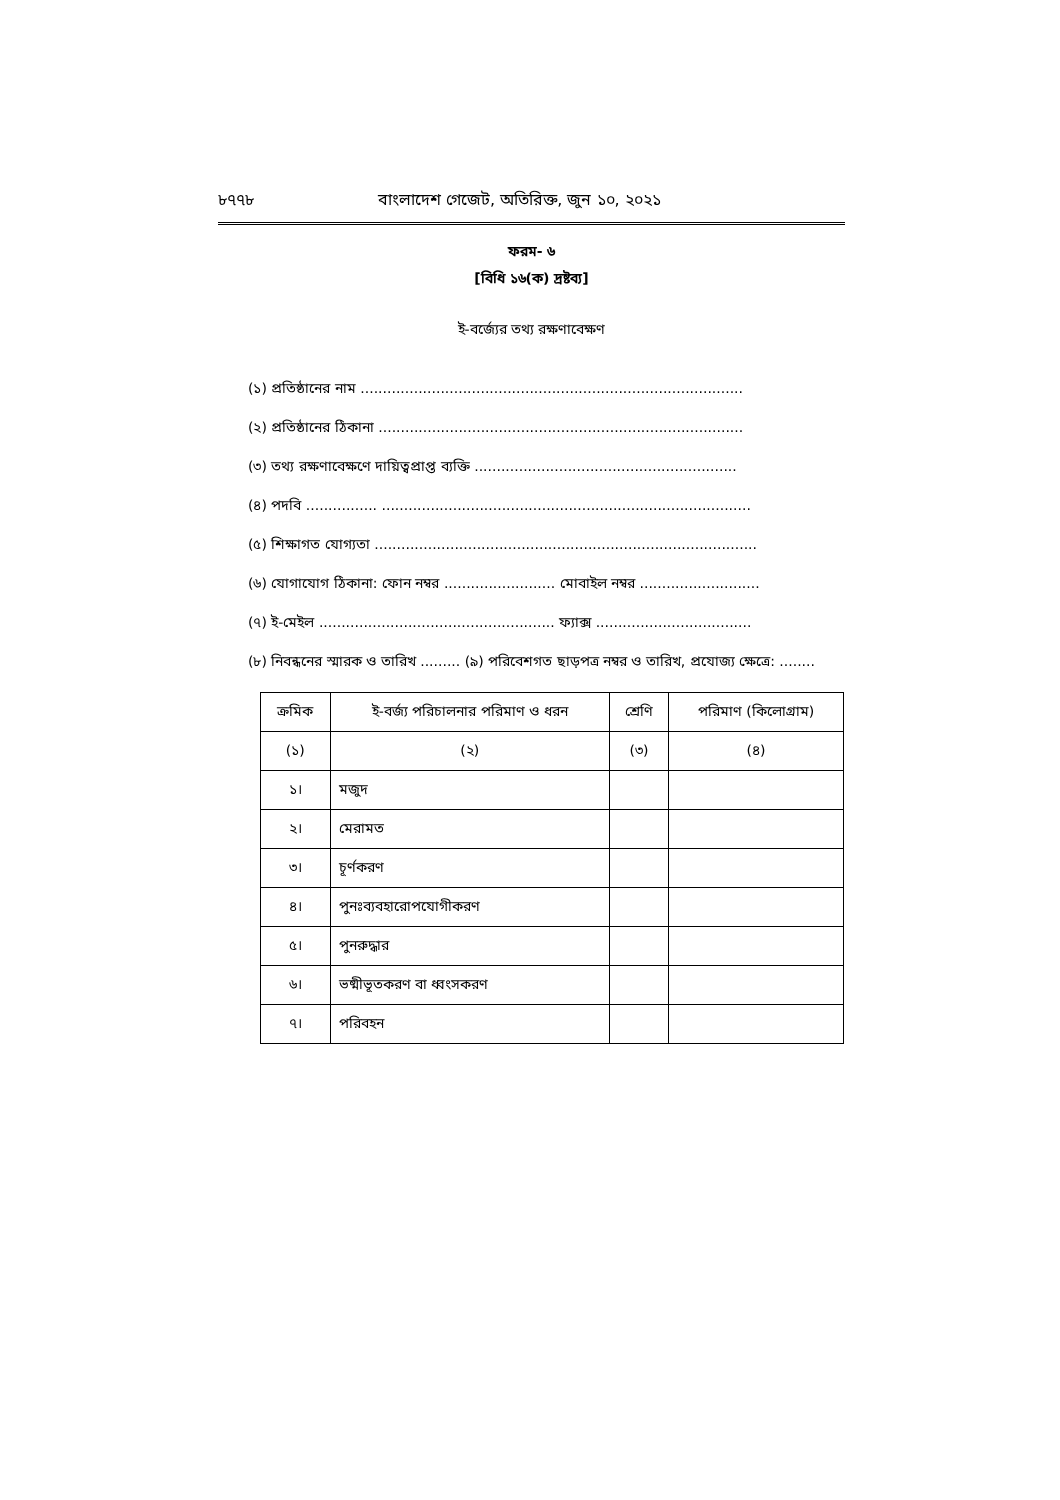৮৭৭৮ বাংলাদেশ গেজেট, অতিরিক্ত, জুন ১০, ২০২১
ফরম- ৬
[বিধি ১৬(ক) দ্রষ্টব্য]
ই-বর্জ্যের তথ্য রক্ষণাবেক্ষণ
(১) প্রতিষ্ঠানের নাম ......................................................................................
(২) প্রতিষ্ঠানের ঠিকানা ..................................................................................
(৩) তথ্য রক্ষণাবেক্ষণে দায়িত্বপ্রাপ্ত ব্যক্তি ...........................................................
(৪) পদবি ................ ...................................................................................
(৫) শিক্ষাগত যোগ্যতা ......................................................................................
(৬) যোগাযোগ ঠিকানা: ফোন নম্বর ......................... মোবাইল নম্বর ...........................
(৭) ই-মেইল ..................................................... ফ্যাক্স ...................................
(৮) নিবন্ধনের স্মারক ও তারিখ ......... (৯) পরিবেশগত ছাড়পত্র নম্বর ও তারিখ, প্রযোজ্য ক্ষেত্রে: ........
| ক্রমিক | ই-বর্জ্য পরিচালনার পরিমাণ ও ধরন | শ্রেণি | পরিমাণ (কিলোগ্রাম) |
| --- | --- | --- | --- |
| (১) | (২) | (৩) | (৪) |
| ১। | মজুদ | | |
| ২। | মেরামত | | |
| ৩। | চূর্ণকরণ | | |
| ৪। | পুনঃব্যবহারোপযোগীকরণ | | |
| ৫। | পুনরুদ্ধার | | |
| ৬। | ভষ্মীভূতকরণ বা ধ্বংসকরণ | | |
| ৭। | পরিবহন | | |